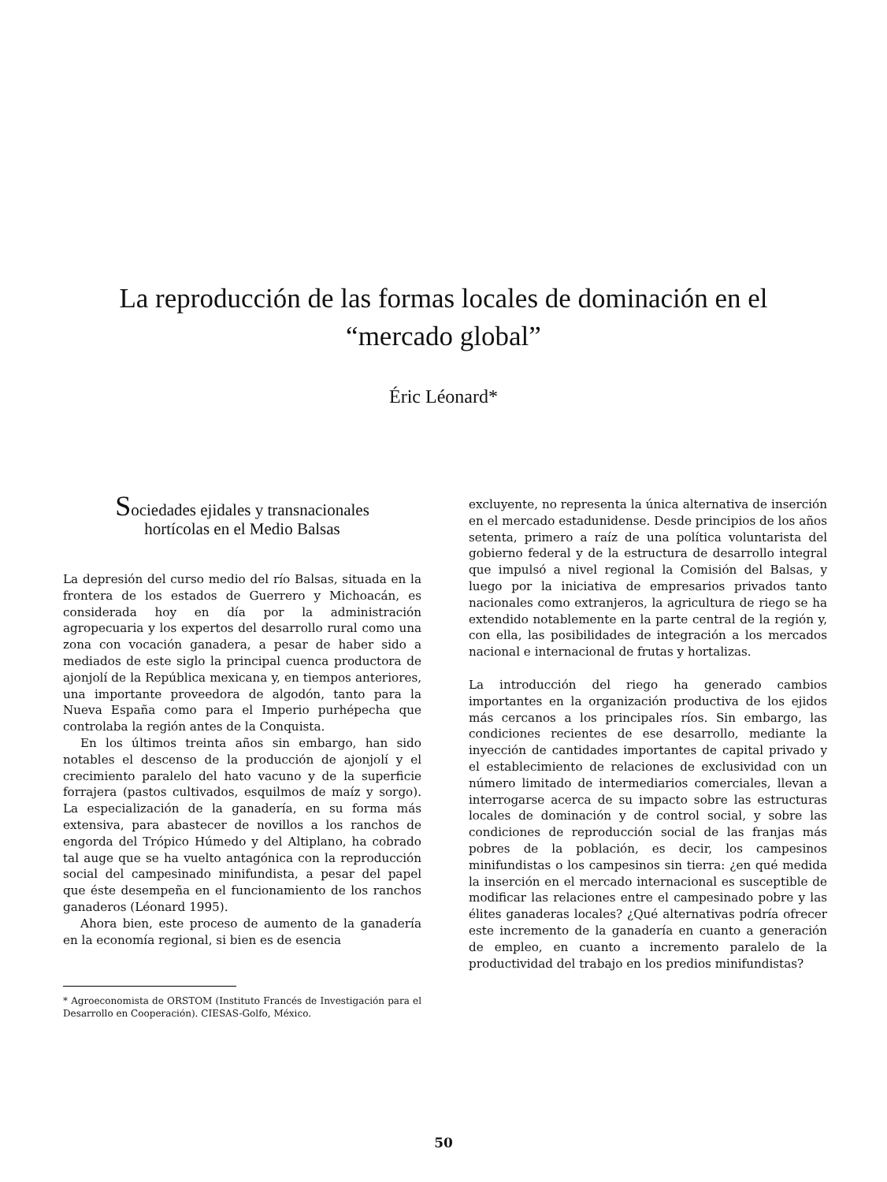La reproducción de las formas locales de dominación en el
“mercado global”
Éric Léonard*
Sociedades ejidales y transnacionales
hortícolas en el Medio Balsas
La depresión del curso medio del río Balsas, situada en la frontera de los estados de Guerrero y Michoacán, es considerada hoy en día por la administración agropecuaria y los expertos del desarrollo rural como una zona con vocación ganadera, a pesar de haber sido a mediados de este siglo la principal cuenca productora de ajonjolí de la República mexicana y, en tiempos anteriores, una importante proveedora de algodón, tanto para la Nueva España como para el Imperio purhépecha que controlaba la región antes de la Conquista.
En los últimos treinta años sin embargo, han sido notables el descenso de la producción de ajonjolí y el crecimiento paralelo del hato vacuno y de la superficie forrajera (pastos cultivados, esquilmos de maíz y sorgo). La especialización de la ganadería, en su forma más extensiva, para abastecer de novillos a los ranchos de engorda del Trópico Húmedo y del Altiplano, ha cobrado tal auge que se ha vuelto antagónica con la reproducción social del campesinado minifundista, a pesar del papel que éste desempeña en el funcionamiento de los ranchos ganaderos (Léonard 1995).
Ahora bien, este proceso de aumento de la ganadería en la economía regional, si bien es de esencia
* Agroeconomista de ORSTOM (Instituto Francés de Investigación para el Desarrollo en Cooperación). CIESAS-Golfo, México.
excluyente, no representa la única alternativa de inserción en el mercado estadunidense. Desde principios de los años setenta, primero a raíz de una política voluntarista del gobierno federal y de la estructura de desarrollo integral que impulsó a nivel regional la Comisión del Balsas, y luego por la iniciativa de empresarios privados tanto nacionales como extranjeros, la agricultura de riego se ha extendido notablemente en la parte central de la región y, con ella, las posibilidades de integración a los mercados nacional e internacional de frutas y hortalizas.
La introducción del riego ha generado cambios importantes en la organización productiva de los ejidos más cercanos a los principales ríos. Sin embargo, las condiciones recientes de ese desarrollo, mediante la inyección de cantidades importantes de capital privado y el establecimiento de relaciones de exclusividad con un número limitado de intermediarios comerciales, llevan a interrogarse acerca de su impacto sobre las estructuras locales de dominación y de control social, y sobre las condiciones de reproducción social de las franjas más pobres de la población, es decir, los campesinos minifundistas o los campesinos sin tierra: ¿en qué medida la inserción en el mercado internacional es susceptible de modificar las relaciones entre el campesinado pobre y las élites ganaderas locales? ¿Qué alternativas podría ofrecer este incremento de la ganadería en cuanto a generación de empleo, en cuanto a incremento paralelo de la productividad del trabajo en los predios minifundistas?
50